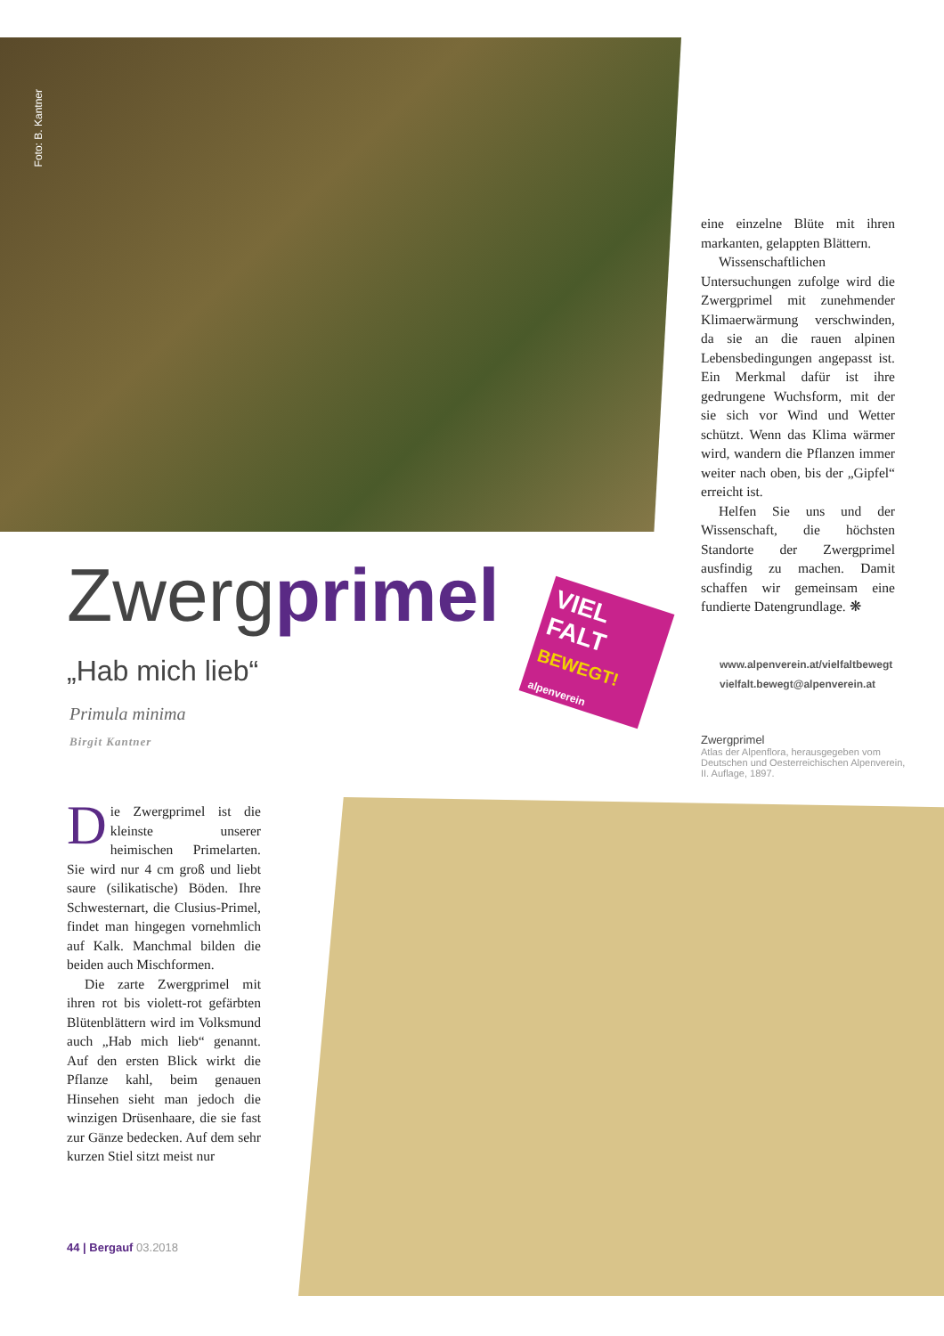Foto: B. Kantner
eine einzelne Blüte mit ihren markanten, gelappten Blättern.
Wissenschaftlichen Untersuchungen zufolge wird die Zwergprimel mit zunehmender Klimaerwärmung verschwinden, da sie an die rauen alpinen Lebensbedingungen angepasst ist. Ein Merkmal dafür ist ihre gedrungene Wuchsform, mit der sie sich vor Wind und Wetter schützt. Wenn das Klima wärmer wird, wandern die Pflanzen immer weiter nach oben, bis der „Gipfel“ erreicht ist.
Helfen Sie uns und der Wissenschaft, die höchsten Standorte der Zwergprimel ausfindig zu machen. Damit schaffen wir gemeinsam eine fundierte Datengrundlage. ❋
Zwergprimel
VIEL
FALT
BEWEGT! alpenverein
www.alpenverein.at/vielfaltbewegt
vielfalt.bewegt@alpenverein.at
„Hab mich lieb“
Primula minima
Birgit Kantner
Zwergprimel
Atlas der Alpenflora, herausgegeben vom Deutschen und Oesterreichischen Alpenverein, II. Auflage, 1897.
Die Zwergprimel ist die kleinste unserer heimischen Primelarten. Sie wird nur 4 cm groß und liebt saure (silikatische) Böden. Ihre Schwesternart, die Clusius-Primel, findet man hingegen vornehmlich auf Kalk. Manchmal bilden die beiden auch Mischformen.
Die zarte Zwergprimel mit ihren rot bis violett-rot gefärbten Blütenblättern wird im Volksmund auch „Hab mich lieb“ genannt. Auf den ersten Blick wirkt die Pflanze kahl, beim genauen Hinsehen sieht man jedoch die winzigen Drüsenhaare, die sie fast zur Gänze bedecken. Auf dem sehr kurzen Stiel sitzt meist nur
44 | Bergauf 03.2018